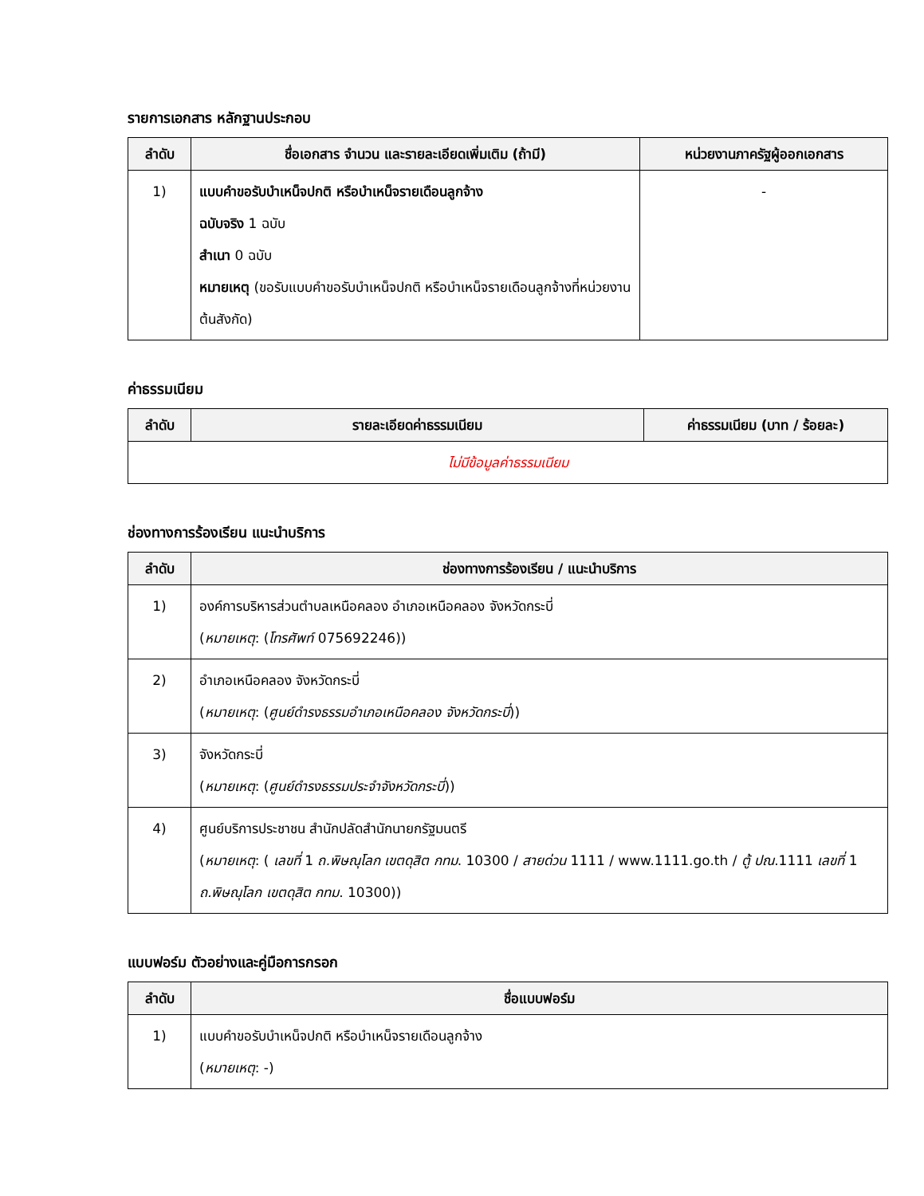รายการเอกสาร หลักฐานประกอบ
| ลำดับ | ชื่อเอกสาร จำนวน และรายละเอียดเพิ่มเติม (ถ้ามี) | หน่วยงานภาครัฐผู้ออกเอกสาร |
| --- | --- | --- |
| 1) | แบบคำขอรับบำเหน็จปกติ หรือบำเหน็จรายเดือนลูกจ้าง ฉบับจริง 1 ฉบับ สำเนา 0 ฉบับ หมายเหตุ (ขอรับแบบคำขอรับบำเหน็จปกติ หรือบำเหน็จรายเดือนลูกจ้างที่หน่วยงานต้นสังกัด) | - |
ค่าธรรมเนียม
| ลำดับ | รายละเอียดค่าธรรมเนียม | ค่าธรรมเนียม (บาท / ร้อยละ) |
| --- | --- | --- |
| ไม่มีข้อมูลค่าธรรมเนียม | | |
ช่องทางการร้องเรียน แนะนำบริการ
| ลำดับ | ช่องทางการร้องเรียน / แนะนำบริการ |
| --- | --- |
| 1) | องค์การบริหารส่วนตำบลเหนือคลอง อำเภอเหนือคลอง จังหวัดกระบี่ ( หมายเหตุ : ( โทรศัพท์ 075692246)) |
| 2) | อำเภอเหนือคลอง จังหวัดกระบี่ ( หมายเหตุ : ( ศูนย์ดำรงธรรมอำเภอเหนือคลอง จังหวัดกระบี่ )) |
| 3) | จังหวัดกระบี่ ( หมายเหตุ : ( ศูนย์ดำรงธรรมประจำจังหวัดกระบี่ )) |
| 4) | ศูนย์บริการประชาชน สำนักปลัดสำนักนายกรัฐมนตรี ( หมายเหตุ : ( เลขที่ 1 ถ.พิษณุโลก เขตดุสิต กทม . 10300 / สายด่วน 1111 / www.1111.go.th / ตู้ ปณ .1111 เลขที่ 1 ถ.พิษณุโลก เขตดุสิต กทม . 10300)) |
แบบฟอร์ม ตัวอย่างและคู่มือการกรอก
| ลำดับ | ชื่อแบบฟอร์ม |
| --- | --- |
| 1) | แบบคำขอรับบำเหน็จปกติ หรือบำเหน็จรายเดือนลูกจ้าง ( หมายเหตุ : -) |